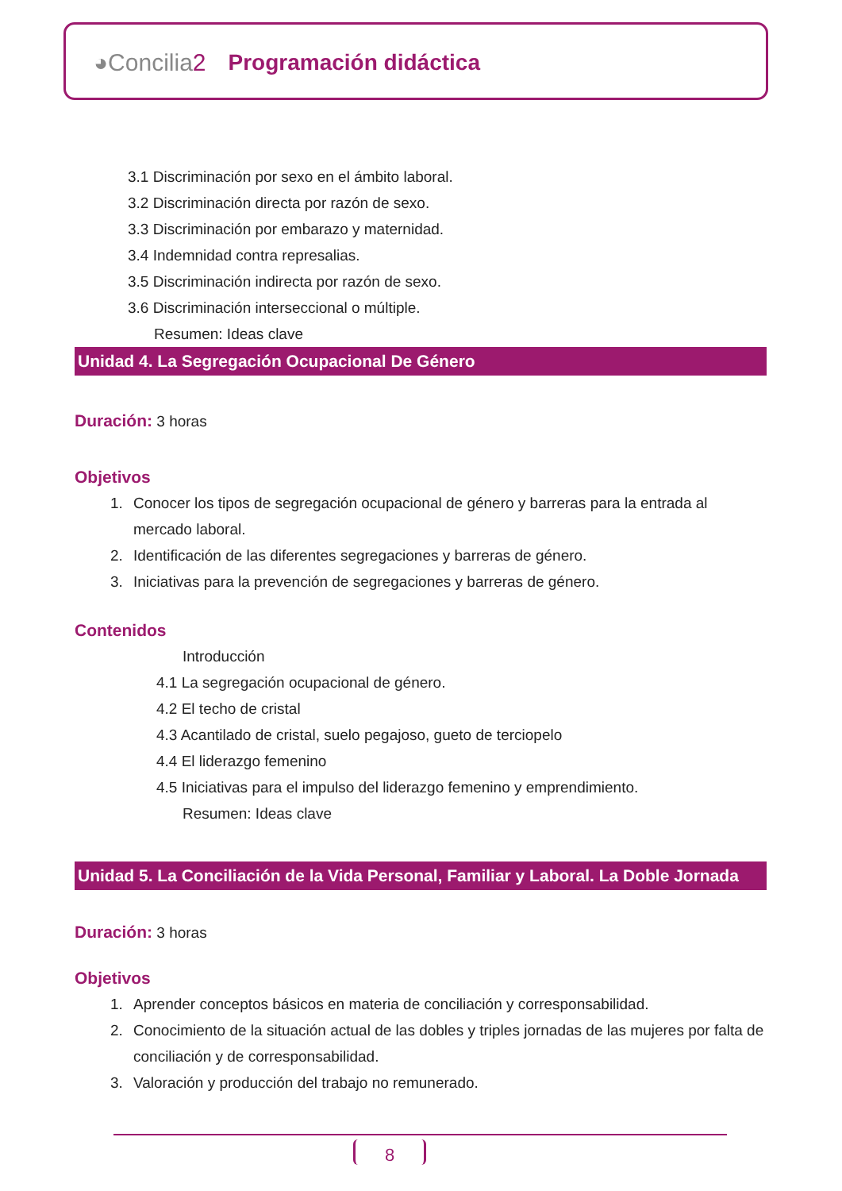◕Concilia2 Programación didáctica
3.1 Discriminación por sexo en el ámbito laboral.
3.2 Discriminación directa por razón de sexo.
3.3 Discriminación por embarazo y maternidad.
3.4 Indemnidad contra represalias.
3.5 Discriminación indirecta por razón de sexo.
3.6 Discriminación interseccional o múltiple.
Resumen: Ideas clave
Unidad 4. La Segregación Ocupacional De Género
Duración: 3 horas
Objetivos
1. Conocer los tipos de segregación ocupacional de género y barreras para la entrada al mercado laboral.
2. Identificación de las diferentes segregaciones y barreras de género.
3. Iniciativas para la prevención de segregaciones y barreras de género.
Contenidos
Introducción
4.1 La segregación ocupacional de género.
4.2 El techo de cristal
4.3 Acantilado de cristal, suelo pegajoso, gueto de terciopelo
4.4 El liderazgo femenino
4.5 Iniciativas para el impulso del liderazgo femenino y emprendimiento.
Resumen: Ideas clave
Unidad 5. La Conciliación de la Vida Personal, Familiar y Laboral. La Doble Jornada
Duración: 3 horas
Objetivos
1. Aprender conceptos básicos en materia de conciliación y corresponsabilidad.
2. Conocimiento de la situación actual de las dobles y triples jornadas de las mujeres por falta de conciliación y de corresponsabilidad.
3. Valoración y producción del trabajo no remunerado.
8